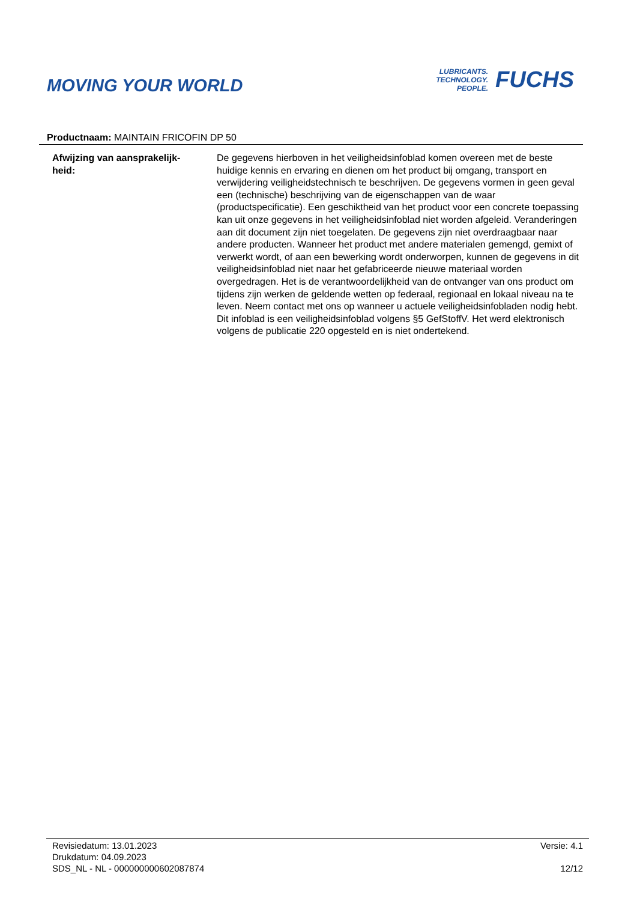MOVING YOUR WORLD
LUBRICANTS.
TECHNOLOGY.
PEOPLE.
FUCHS
Productnaam: MAINTAIN FRICOFIN DP 50
Afwijzing van aansprakelijk-
heid:
De gegevens hierboven in het veiligheidsinfoblad komen overeen met de beste huidige kennis en ervaring en dienen om het product bij omgang, transport en verwijdering veiligheidstechnisch te beschrijven. De gegevens vormen in geen geval een (technische) beschrijving van de eigenschappen van de waar (productspecificatie). Een geschiktheid van het product voor een concrete toepassing kan uit onze gegevens in het veiligheidsinfoblad niet worden afgeleid. Veranderingen aan dit document zijn niet toegelaten. De gegevens zijn niet overdraagbaar naar andere producten. Wanneer het product met andere materialen gemengd, gemixt of verwerkt wordt, of aan een bewerking wordt onderworpen, kunnen de gegevens in dit veiligheidsinfoblad niet naar het gefabriceerde nieuwe materiaal worden overgedragen. Het is de verantwoordelijkheid van de ontvanger van ons product om tijdens zijn werken de geldende wetten op federaal, regionaal en lokaal niveau na te leven. Neem contact met ons op wanneer u actuele veiligheidsinfobladen nodig hebt. Dit infoblad is een veiligheidsinfoblad volgens §5 GefStoffV. Het werd elektronisch volgens de publicatie 220 opgesteld en is niet ondertekend.
Revisiedatum: 13.01.2023
Drukdatum: 04.09.2023
SDS_NL - NL - 000000000602087874
Versie: 4.1
12/12